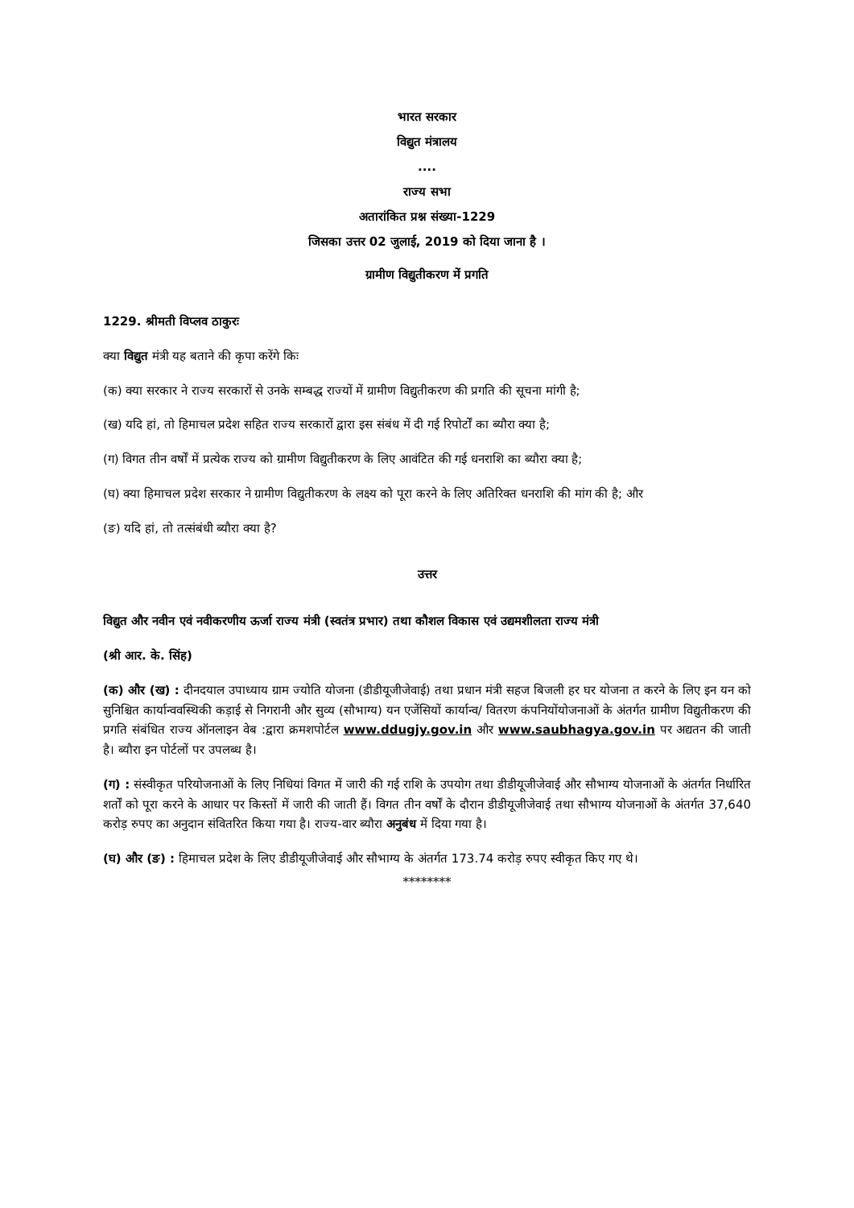भारत सरकार
विद्युत मंत्रालय
....
राज्य सभा
अतारांकित प्रश्न संख्या-1229
जिसका उत्तर 02 जुलाई, 2019 को दिया जाना है ।
ग्रामीण विद्युतीकरण में प्रगति
1229. श्रीमती विप्लव ठाकुरः
क्या विद्युत मंत्री यह बताने की कृपा करेंगे किः
(क) क्या सरकार ने राज्य सरकारों से उनके सम्बद्ध राज्यों में ग्रामीण विद्युतीकरण की प्रगति की सूचना मांगी है;
(ख) यदि हां, तो हिमाचल प्रदेश सहित राज्य सरकारों द्वारा इस संबंध में दी गई रिपोर्टों का ब्यौरा क्या है;
(ग) विगत तीन वर्षों में प्रत्येक राज्य को ग्रामीण विद्युतीकरण के लिए आवंटित की गई धनराशि का ब्यौरा क्या है;
(घ) क्या हिमाचल प्रदेश सरकार ने ग्रामीण विद्युतीकरण के लक्ष्य को पूरा करने के लिए अतिरिक्त धनराशि की मांग की है; और
(ङ) यदि हां, तो तत्संबंधी ब्यौरा क्या है?
उत्तर
विद्युत और नवीन एवं नवीकरणीय ऊर्जा राज्य मंत्री (स्वतंत्र प्रभार) तथा कौशल विकास एवं उद्यमशीलता राज्य मंत्री
(श्री आर. के. सिंह)
(क) और (ख) : दीनदयाल उपाध्याय ग्राम ज्योति योजना (डीडीयूजीजेवाई) तथा प्रधान मंत्री सहज बिजली हर घर योजना त करने के लिए इन यन को सुनिश्चित कार्यान्ववस्थिकी कड़ाई से निगरानी और सुव्य (सौभाग्य) यन एजेंसियों कार्यान्व/ वितरण कंपनियोंयोजनाओं के अंतर्गत ग्रामीण विद्युतीकरण की प्रगति संबंधित राज्य ऑनलाइन वेब :द्वारा क्रमशपोर्टल www.ddugjy.gov.in और www.saubhagya.gov.in पर अद्यतन की जाती है। ब्यौरा इन पोर्टलों पर उपलब्ध है।
(ग) : संस्वीकृत परियोजनाओं के लिए निधियां विगत में जारी की गई राशि के उपयोग तथा डीडीयूजीजेवाई और सौभाग्य योजनाओं के अंतर्गत निर्धारित शर्तों को पूरा करने के आधार पर किस्तों में जारी की जाती हैं। विगत तीन वर्षों के दौरान डीडीयूजीजेवाई तथा सौभाग्य योजनाओं के अंतर्गत 37,640 करोड़ रुपए का अनुदान संवितरित किया गया है। राज्य-वार ब्यौरा अनुबंध में दिया गया है।
(घ) और (ङ) : हिमाचल प्रदेश के लिए डीडीयूजीजेवाई और सौभाग्य के अंतर्गत 173.74 करोड़ रुपए स्वीकृत किए गए थे।
********